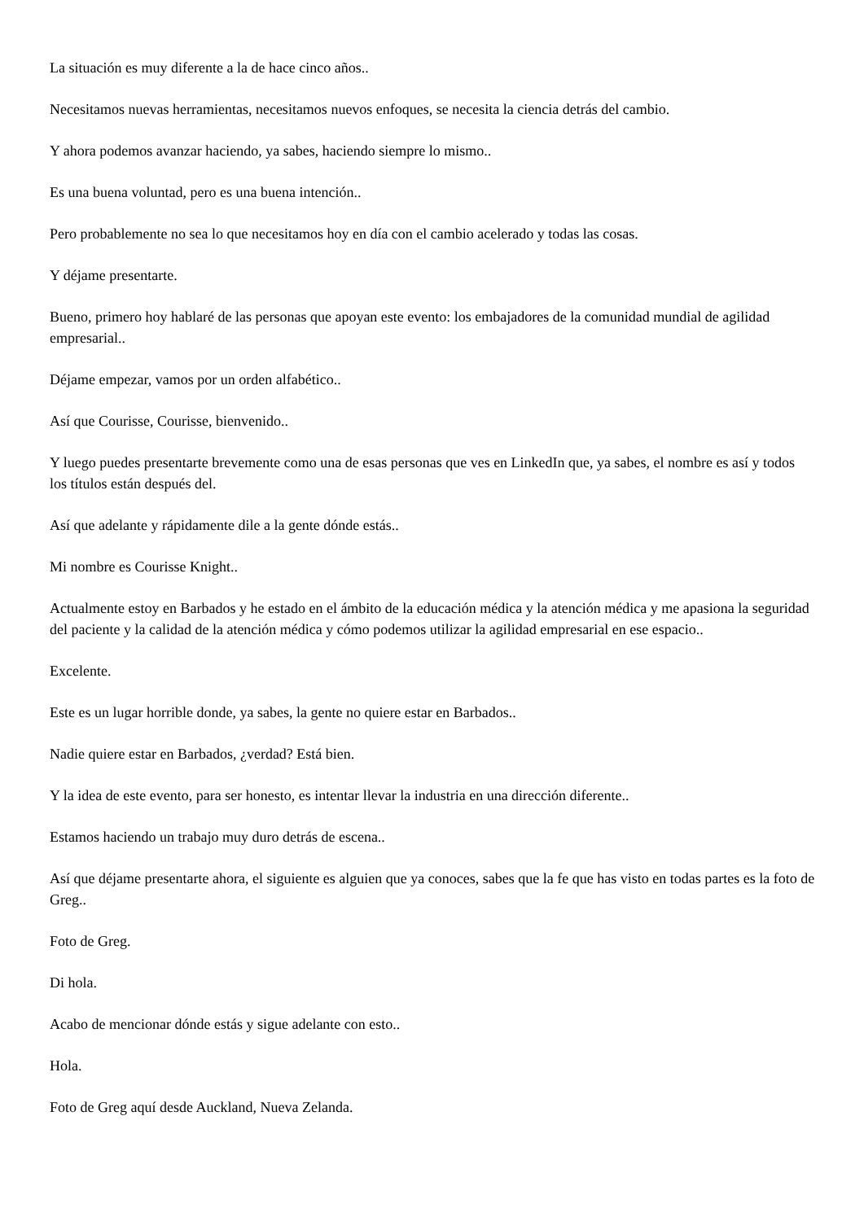La situación es muy diferente a la de hace cinco años..
Necesitamos nuevas herramientas, necesitamos nuevos enfoques, se necesita la ciencia detrás del cambio.
Y ahora podemos avanzar haciendo, ya sabes, haciendo siempre lo mismo..
Es una buena voluntad, pero es una buena intención..
Pero probablemente no sea lo que necesitamos hoy en día con el cambio acelerado y todas las cosas.
Y déjame presentarte.
Bueno, primero hoy hablaré de las personas que apoyan este evento: los embajadores de la comunidad mundial de agilidad empresarial..
Déjame empezar, vamos por un orden alfabético..
Así que Courisse, Courisse, bienvenido..
Y luego puedes presentarte brevemente como una de esas personas que ves en LinkedIn que, ya sabes, el nombre es así y todos los títulos están después del.
Así que adelante y rápidamente dile a la gente dónde estás..
Mi nombre es Courisse Knight..
Actualmente estoy en Barbados y he estado en el ámbito de la educación médica y la atención médica y me apasiona la seguridad del paciente y la calidad de la atención médica y cómo podemos utilizar la agilidad empresarial en ese espacio..
Excelente.
Este es un lugar horrible donde, ya sabes, la gente no quiere estar en Barbados..
Nadie quiere estar en Barbados, ¿verdad? Está bien.
Y la idea de este evento, para ser honesto, es intentar llevar la industria en una dirección diferente..
Estamos haciendo un trabajo muy duro detrás de escena..
Así que déjame presentarte ahora, el siguiente es alguien que ya conoces, sabes que la fe que has visto en todas partes es la foto de Greg..
Foto de Greg.
Di hola.
Acabo de mencionar dónde estás y sigue adelante con esto..
Hola.
Foto de Greg aquí desde Auckland, Nueva Zelanda.